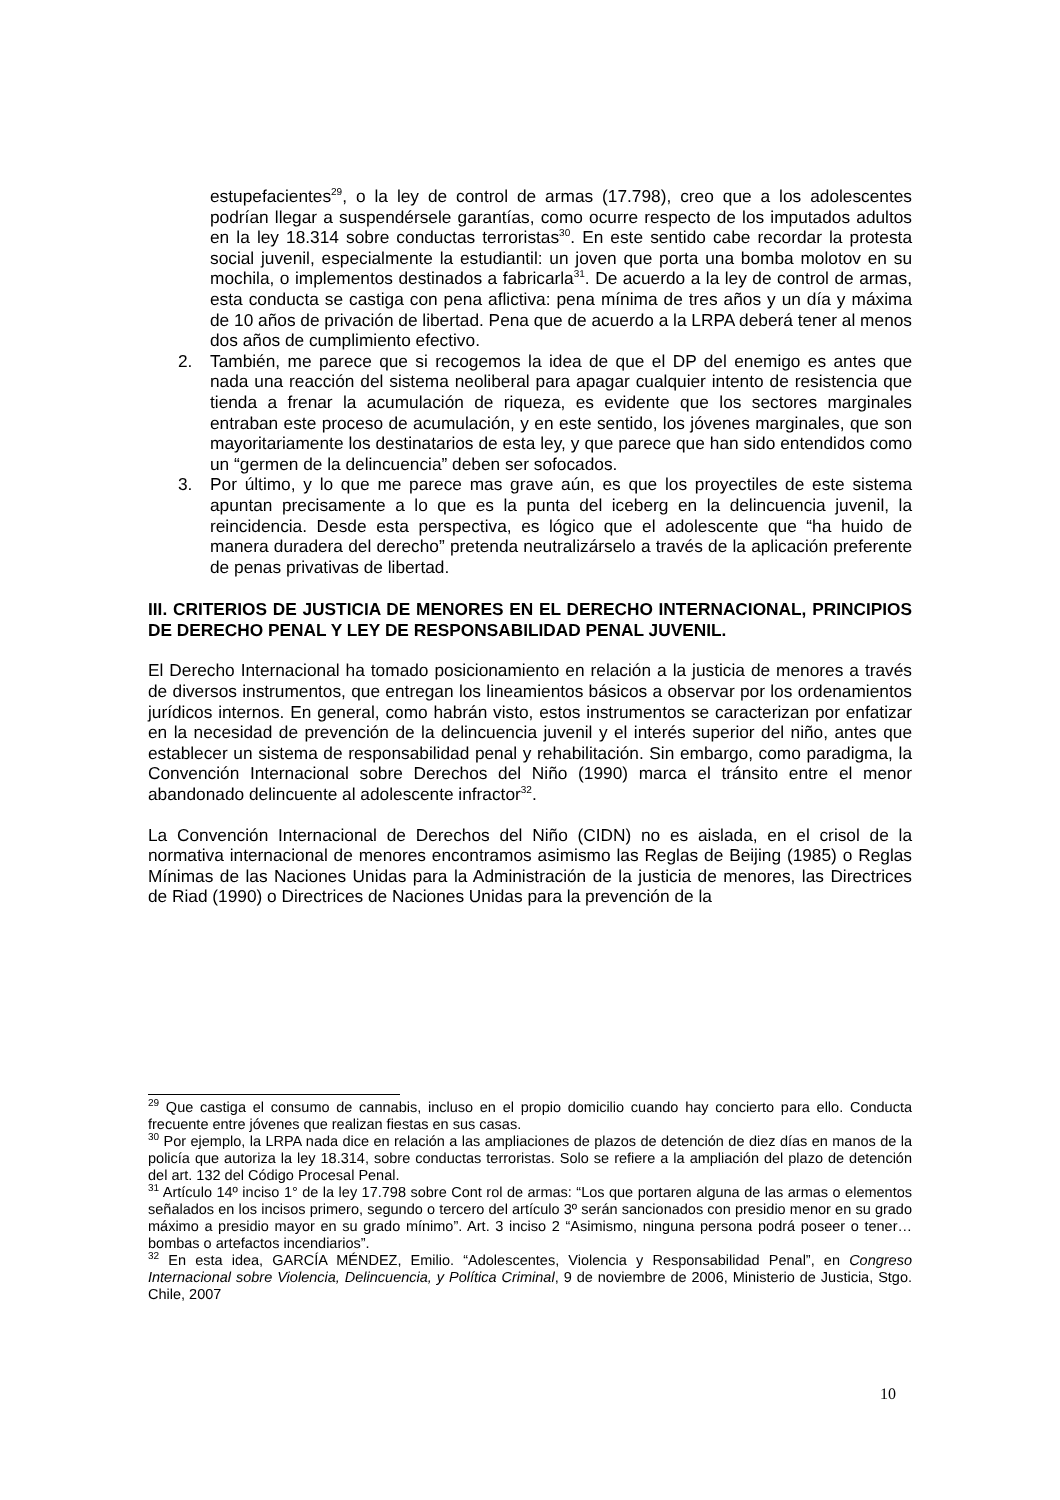estupefacientes<sup>29</sup>, o la ley de control de armas (17.798), creo que a los adolescentes podrían llegar a suspendérsele garantías, como ocurre respecto de los imputados adultos en la ley 18.314 sobre conductas terroristas<sup>30</sup>. En este sentido cabe recordar la protesta social juvenil, especialmente la estudiantil: un joven que porta una bomba molotov en su mochila, o implementos destinados a fabricarla<sup>31</sup>. De acuerdo a la ley de control de armas, esta conducta se castiga con pena aflictiva: pena mínima de tres años y un día y máxima de 10 años de privación de libertad. Pena que de acuerdo a la LRPA deberá tener al menos dos años de cumplimiento efectivo.
2. También, me parece que si recogemos la idea de que el DP del enemigo es antes que nada una reacción del sistema neoliberal para apagar cualquier intento de resistencia que tienda a frenar la acumulación de riqueza, es evidente que los sectores marginales entraban este proceso de acumulación, y en este sentido, los jóvenes marginales, que son mayoritariamente los destinatarios de esta ley, y que parece que han sido entendidos como un “germen de la delincuencia” deben ser sofocados.
3. Por último, y lo que me parece mas grave aún, es que los proyectiles de este sistema apuntan precisamente a lo que es la punta del iceberg en la delincuencia juvenil, la reincidencia. Desde esta perspectiva, es lógico que el adolescente que “ha huido de manera duradera del derecho” pretenda neutralizárselo a través de la aplicación preferente de penas privativas de libertad.
III. CRITERIOS DE JUSTICIA DE MENORES EN EL DERECHO INTERNACIONAL, PRINCIPIOS DE DERECHO PENAL Y LEY DE RESPONSABILIDAD PENAL JUVENIL.
El Derecho Internacional ha tomado posicionamiento en relación a la justicia de menores a través de diversos instrumentos, que entregan los lineamientos básicos a observar por los ordenamientos jurídicos internos. En general, como habrán visto, estos instrumentos se caracterizan por enfatizar en la necesidad de prevención de la delincuencia juvenil y el interés superior del niño, antes que establecer un sistema de responsabilidad penal y rehabilitación. Sin embargo, como paradigma, la Convención Internacional sobre Derechos del Niño (1990) marca el tránsito entre el menor abandonado delincuente al adolescente infractor<sup>32</sup>.
La Convención Internacional de Derechos del Niño (CIDN) no es aislada, en el crisol de la normativa internacional de menores encontramos asimismo las Reglas de Beijing (1985) o Reglas Mínimas de las Naciones Unidas para la Administración de la justicia de menores, las Directrices de Riad (1990) o Directrices de Naciones Unidas para la prevención de la
<sup>29</sup> Que castiga el consumo de cannabis, incluso en el propio domicilio cuando hay concierto para ello. Conducta frecuente entre jóvenes que realizan fiestas en sus casas.
<sup>30</sup> Por ejemplo, la LRPA nada dice en relación a las ampliaciones de plazos de detención de diez días en manos de la policía que autoriza la ley 18.314, sobre conductas terroristas. Solo se refiere a la ampliación del plazo de detención del art. 132 del Código Procesal Penal.
<sup>31</sup> Artículo 14º inciso 1° de la ley 17.798 sobre Cont rol de armas: “Los que portaren alguna de las armas o elementos señalados en los incisos primero, segundo o tercero del artículo 3º serán sancionados con presidio menor en su grado máximo a presidio mayor en su grado mínimo”. Art. 3 inciso 2 “Asimismo, ninguna persona podrá poseer o tener…bombas o artefactos incendiarios”.
<sup>32</sup> En esta idea, GARCÍA MÉNDEZ, Emilio. “Adolescentes, Violencia y Responsabilidad Penal”, en Congreso Internacional sobre Violencia, Delincuencia, y Política Criminal, 9 de noviembre de 2006, Ministerio de Justicia, Stgo. Chile, 2007
10